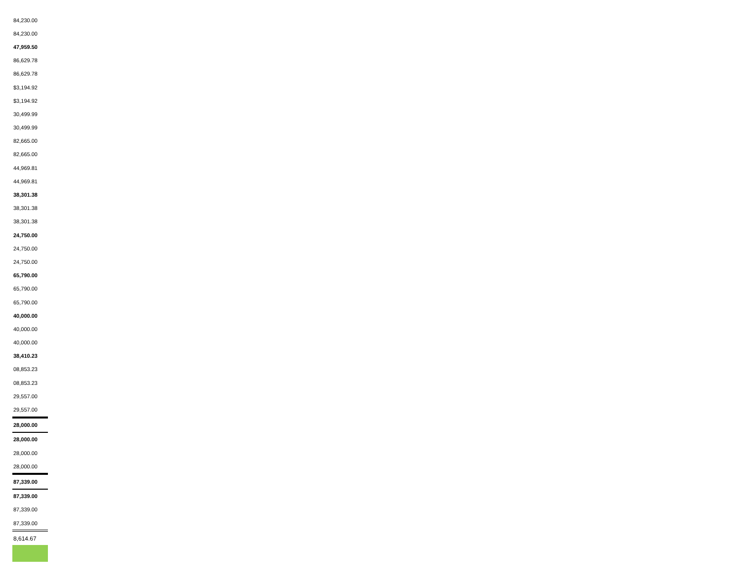| 84,230.00 |
| 84,230.00 |
| 47,959.50 |
| 86,629.78 |
| 86,629.78 |
| $3,194.92 |
| $3,194.92 |
| 30,499.99 |
| 30,499.99 |
| 82,665.00 |
| 82,665.00 |
| 44,969.81 |
| 44,969.81 |
| 38,301.38 |
| 38,301.38 |
| 38,301.38 |
| 24,750.00 |
| 24,750.00 |
| 24,750.00 |
| 65,790.00 |
| 65,790.00 |
| 65,790.00 |
| 40,000.00 |
| 40,000.00 |
| 40,000.00 |
| 38,410.23 |
| 08,853.23 |
| 08,853.23 |
| 29,557.00 |
| 29,557.00 |
| 28,000.00 |
| 28,000.00 |
| 28,000.00 |
| 28,000.00 |
| 87,339.00 |
| 87,339.00 |
| 87,339.00 |
| 87,339.00 |
| 8,614.67 |